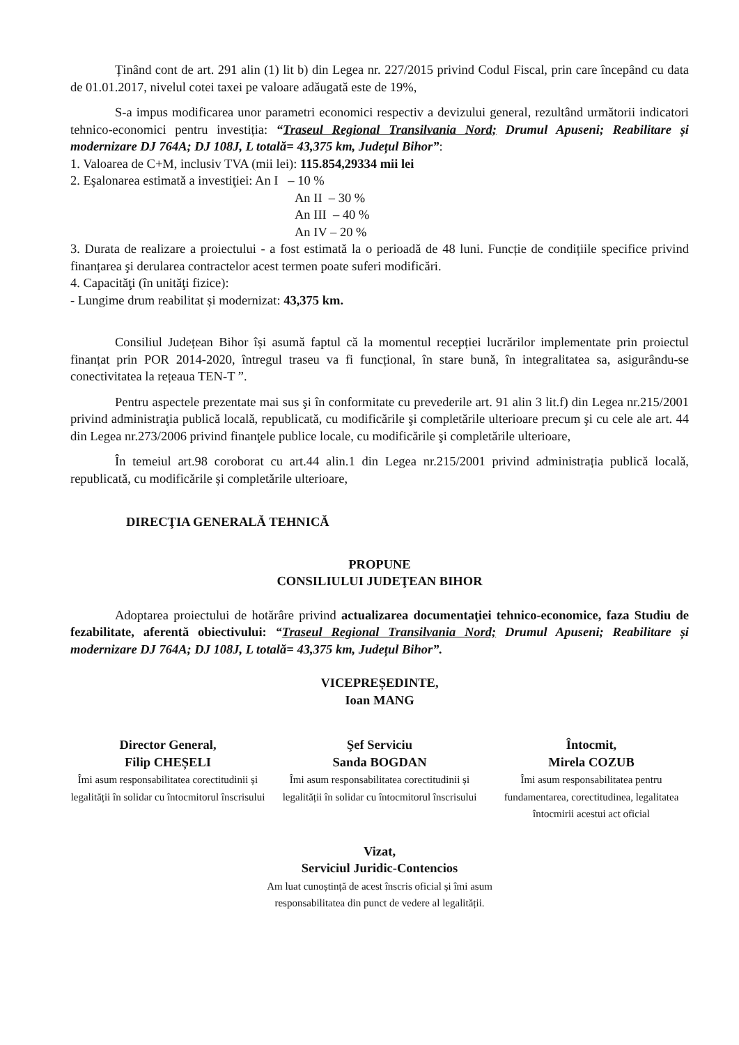Ținând cont de art. 291 alin (1) lit b) din Legea nr. 227/2015 privind Codul Fiscal, prin care începând cu data de 01.01.2017, nivelul cotei taxei pe valoare adăugată este de 19%,
S-a impus modificarea unor parametri economici respectiv a devizului general, rezultând următorii indicatori tehnico-economici pentru investiția: “Traseul Regional Transilvania Nord; Drumul Apuseni; Reabilitare și modernizare DJ 764A; DJ 108J, L totală= 43,375 km, Județul Bihor”:
1. Valoarea de C+M, inclusiv TVA (mii lei): 115.854,29334 mii lei
2. Eşalonarea estimată a investiţiei: An I – 10 %
An II – 30 %
An III – 40 %
An IV – 20 %
3. Durata de realizare a proiectului - a fost estimată la o perioadă de 48 luni. Funcție de condițiile specifice privind finanțarea şi derularea contractelor acest termen poate suferi modificări.
4. Capacităţi (în unităţi fizice):
- Lungime drum reabilitat și modernizat: 43,375 km.
Consiliul Județean Bihor își asumă faptul că la momentul recepției lucrărilor implementate prin proiectul finanțat prin POR 2014-2020, întregul traseu va fi funcțional, în stare bună, în integralitatea sa, asigurându-se conectivitatea la rețeaua TEN-T ”.
Pentru aspectele prezentate mai sus şi în conformitate cu prevederile art. 91 alin 3 lit.f) din Legea nr.215/2001 privind administraţia publică locală, republicată, cu modificările şi completările ulterioare precum şi cu cele ale art. 44 din Legea nr.273/2006 privind finanţele publice locale, cu modificările şi completările ulterioare,
În temeiul art.98 coroborat cu art.44 alin.1 din Legea nr.215/2001 privind administrația publică locală, republicată, cu modificările și completările ulterioare,
DIRECŢIA GENERALĂ TEHNICĂ
PROPUNE
CONSILIULUI JUDEŢEAN BIHOR
Adoptarea proiectului de hotărâre privind actualizarea documentaţiei tehnico-economice, faza Studiu de fezabilitate, aferentă obiectivului: “Traseul Regional Transilvania Nord; Drumul Apuseni; Reabilitare și modernizare DJ 764A; DJ 108J, L totală= 43,375 km, Județul Bihor”.
VICEPREȘEDINTE,
Ioan MANG
Director General,
Filip CHEȘELI
Îmi asum responsabilitatea corectitudinii și legalității în solidar cu întocmitorul înscrisului
Şef Serviciu
Sanda BOGDAN
Îmi asum responsabilitatea corectitudinii și legalității în solidar cu întocmitorul înscrisului
Întocmit,
Mirela COZUB
Îmi asum responsabilitatea pentru fundamentarea, corectitudinea, legalitatea întocmirii acestui act oficial
Vizat,
Serviciul Juridic-Contencios
Am luat cunoștință de acest înscris oficial și îmi asum
responsabilitatea din punct de vedere al legalității.